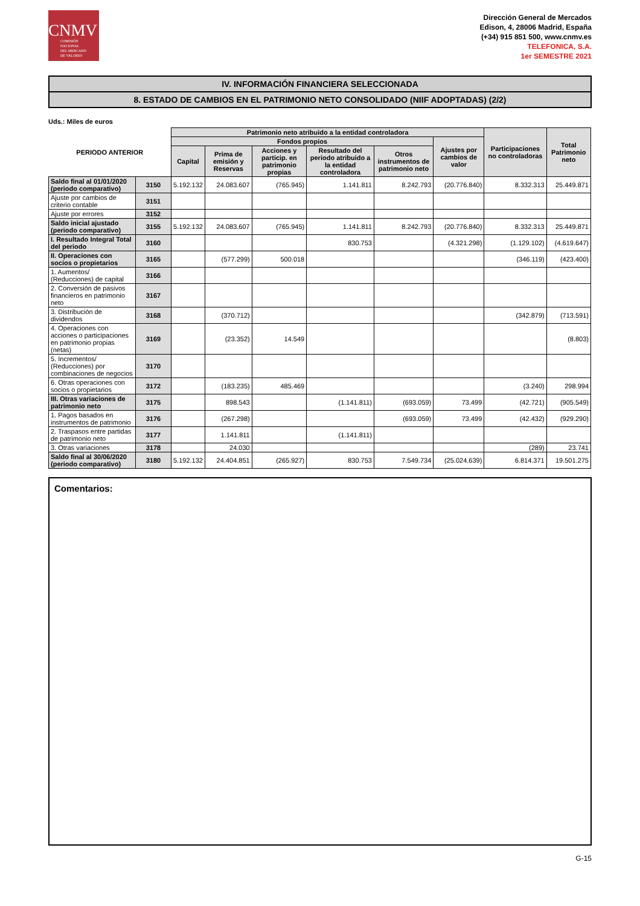CNMV
COMISIÓN
NACIONAL
DEL MERCADO
DE VALORES
Dirección General de Mercados
Edison, 4, 28006 Madrid, España
(+34) 915 851 500, www.cnmv.es
TELEFONICA, S.A.
1er SEMESTRE 2021
IV. INFORMACIÓN FINANCIERA SELECCIONADA
8. ESTADO DE CAMBIOS EN EL PATRIMONIO NETO CONSOLIDADO (NIIF ADOPTADAS) (2/2)
Uds.: Miles de euros
| PERIODO ANTERIOR | | Patrimonio neto atribuido a la entidad controladora | | | | | | Participaciones no controladoras | Total Patrimonio neto |
| --- | --- | --- | --- | --- | --- | --- | --- | --- | --- |
| | | Fondos propios | | | | | Ajustes por cambios de valor | | |
| | | Capital | Prima de emisión y Reservas | Acciones y particip. en patrimonio propias | Resultado del periodo atribuido a la entidad controladora | Otros instrumentos de patrimonio neto | | | |
| Saldo final al 01/01/2020 (periodo comparativo) | 3150 | 5.192.132 | 24.083.607 | (765.945) | 1.141.811 | 8.242.793 | (20.776.840) | 8.332.313 | 25.449.871 |
| Ajuste por cambios de criterio contable | 3151 | | | | | | | | |
| Ajuste por errores | 3152 | | | | | | | | |
| Saldo inicial ajustado (periodo comparativo) | 3155 | 5.192.132 | 24.083.607 | (765.945) | 1.141.811 | 8.242.793 | (20.776.840) | 8.332.313 | 25.449.871 |
| I. Resultado Integral Total del periodo | 3160 | | | | 830.753 | | (4.321.298) | (1.129.102) | (4.619.647) |
| II. Operaciones con socios o propietarios | 3165 | | (577.299) | 500.018 | | | | (346.119) | (423.400) |
| 1. Aumentos/ (Reducciones) de capital | 3166 | | | | | | | | |
| 2. Conversión de pasivos financieros en patrimonio neto | 3167 | | | | | | | | |
| 3. Distribución de dividendos | 3168 | | (370.712) | | | | | (342.879) | (713.591) |
| 4. Operaciones con acciones o participaciones en patrimonio propias (netas) | 3169 | | (23.352) | 14.549 | | | | | (8.803) |
| 5. Incrementos/ (Reducciones) por combinaciones de negocios | 3170 | | | | | | | | |
| 6. Otras operaciones con socios o propietarios | 3172 | | (183.235) | 485.469 | | | | (3.240) | 298.994 |
| III. Otras variaciones de patrimonio neto | 3175 | | 898.543 | | (1.141.811) | (693.059) | 73.499 | (42.721) | (905.549) |
| 1. Pagos basados en instrumentos de patrimonio | 3176 | | (267.298) | | | (693.059) | 73.499 | (42.432) | (929.290) |
| 2. Traspasos entre partidas de patrimonio neto | 3177 | | 1.141.811 | | (1.141.811) | | | | |
| 3. Otras variaciones | 3178 | | 24.030 | | | | | (289) | 23.741 |
| Saldo final al 30/06/2020 (periodo comparativo) | 3180 | 5.192.132 | 24.404.851 | (265.927) | 830.753 | 7.549.734 | (25.024.639) | 6.814.371 | 19.501.275 |
Comentarios:
G-15